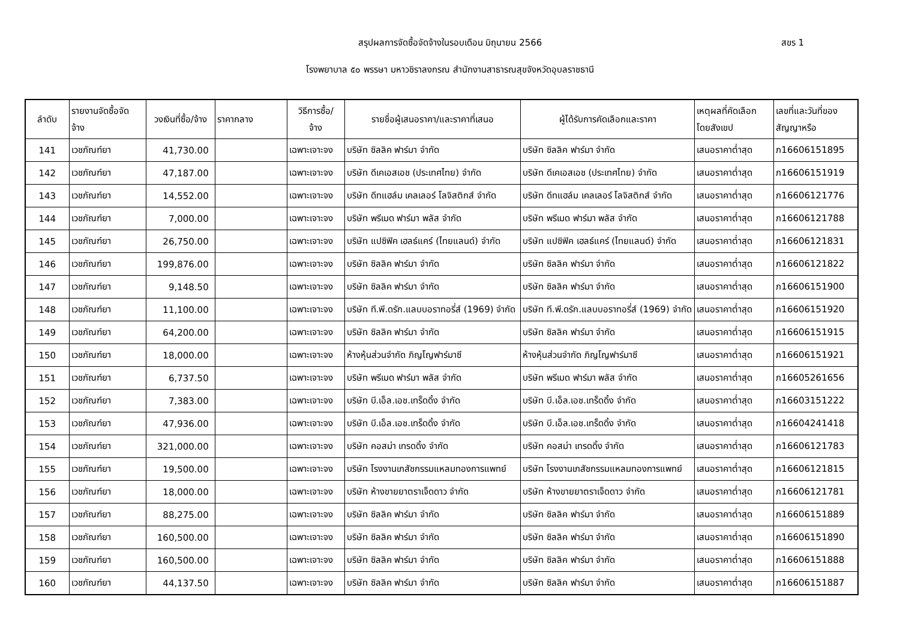สรุปผลการจัดซื้อจัดจ้างในรอบเดือน มิถุนายน 2566
สขร 1
โรงพยาบาล ๕๐ พรรษา มหาวชิราลงกรณ สำนักงานสาธารณสุขจังหวัดอุบลราชธานี
| ลำดับ | รายงานจัดซื้อจัด จ้าง | วงเงินที่ซื้อ/จ้าง | ราคากลาง | วิธีการซื้อ/ จ้าง | รายชื่อผู้เสนอราคา/และราคาที่เสนอ | ผู้ได้รับการคัดเลือกและราคา | เหตุผลที่คัดเลือก โดยสังเขป | เลขที่และวันที่ของ สัญญาหรือ |
| --- | --- | --- | --- | --- | --- | --- | --- | --- |
| 141 | เวชภัณฑ์ยา | 41,730.00 | | เฉพาะเจาะจง | บริษัท ซิลลิค ฟาร์มา จำกัด | บริษัท ซิลลิค ฟาร์มา จำกัด | เสนอราคาต่ำสุด | ภ16606151895 |
| 142 | เวชภัณฑ์ยา | 47,187.00 | | เฉพาะเจาะจง | บริษัท ดีเคเอสเอช (ประเทศไทย) จำกัด | บริษัท ดีเคเอสเอช (ประเทศไทย) จำกัด | เสนอราคาต่ำสุด | ภ16606151919 |
| 143 | เวชภัณฑ์ยา | 14,552.00 | | เฉพาะเจาะจง | บริษัท ดีทแฮล์ม เคลเลอร์ โลจิสติกส์ จำกัด | บริษัท ดีทแฮล์ม เคลเลอร์ โลจิสติกส์ จำกัด | เสนอราคาต่ำสุด | ภ16606121776 |
| 144 | เวชภัณฑ์ยา | 7,000.00 | | เฉพาะเจาะจง | บริษัท พรีเมด ฟาร์มา พลัส จำกัด | บริษัท พรีเมด ฟาร์มา พลัส จำกัด | เสนอราคาต่ำสุด | ภ16606121788 |
| 145 | เวชภัณฑ์ยา | 26,750.00 | | เฉพาะเจาะจง | บริษัท แปซิฟิค เฮลธ์แคร์ (ไทยแลนด์) จำกัด | บริษัท แปซิฟิค เฮลธ์แคร์ (ไทยแลนด์) จำกัด | เสนอราคาต่ำสุด | ภ16606121831 |
| 146 | เวชภัณฑ์ยา | 199,876.00 | | เฉพาะเจาะจง | บริษัท ซิลลิค ฟาร์มา จำกัด | บริษัท ซิลลิค ฟาร์มา จำกัด | เสนอราคาต่ำสุด | ภ16606121822 |
| 147 | เวชภัณฑ์ยา | 9,148.50 | | เฉพาะเจาะจง | บริษัท ซิลลิค ฟาร์มา จำกัด | บริษัท ซิลลิค ฟาร์มา จำกัด | เสนอราคาต่ำสุด | ภ16606151900 |
| 148 | เวชภัณฑ์ยา | 11,100.00 | | เฉพาะเจาะจง | บริษัท ที.พี.ดรัก.แลบบอราทอรี่ส์ (1969) จำกัด | บริษัท ที.พี.ดรัก.แลบบอราทอรี่ส์ (1969) จำกัด | เสนอราคาต่ำสุด | ภ16606151920 |
| 149 | เวชภัณฑ์ยา | 64,200.00 | | เฉพาะเจาะจง | บริษัท ซิลลิค ฟาร์มา จำกัด | บริษัท ซิลลิค ฟาร์มา จำกัด | เสนอราคาต่ำสุด | ภ16606151915 |
| 150 | เวชภัณฑ์ยา | 18,000.00 | | เฉพาะเจาะจง | ห้างหุ้นส่วนจำกัด ภิญโญฟาร์มาซี | ห้างหุ้นส่วนจำกัด ภิญโญฟาร์มาซี | เสนอราคาต่ำสุด | ภ16606151921 |
| 151 | เวชภัณฑ์ยา | 6,737.50 | | เฉพาะเจาะจง | บริษัท พรีเมด ฟาร์มา พลัส จำกัด | บริษัท พรีเมด ฟาร์มา พลัส จำกัด | เสนอราคาต่ำสุด | ภ16605261656 |
| 152 | เวชภัณฑ์ยา | 7,383.00 | | เฉพาะเจาะจง | บริษัท บี.เอ็ล.เอช.เทร็ดดิ้ง จำกัด | บริษัท บี.เอ็ล.เอช.เทร็ดดิ้ง จำกัด | เสนอราคาต่ำสุด | ภ16603151222 |
| 153 | เวชภัณฑ์ยา | 47,936.00 | | เฉพาะเจาะจง | บริษัท บี.เอ็ล.เอช.เทร็ดดิ้ง จำกัด | บริษัท บี.เอ็ล.เอช.เทร็ดดิ้ง จำกัด | เสนอราคาต่ำสุด | ภ16604241418 |
| 154 | เวชภัณฑ์ยา | 321,000.00 | | เฉพาะเจาะจง | บริษัท คอสม่า เทรดดิ้ง จำกัด | บริษัท คอสม่า เทรดดิ้ง จำกัด | เสนอราคาต่ำสุด | ภ16606121783 |
| 155 | เวชภัณฑ์ยา | 19,500.00 | | เฉพาะเจาะจง | บริษัท โรงงานเภสัชกรรมแหลมทองการแพทย์ | บริษัท โรงงานเภสัชกรรมแหลมทองการแพทย์ | เสนอราคาต่ำสุด | ภ16606121815 |
| 156 | เวชภัณฑ์ยา | 18,000.00 | | เฉพาะเจาะจง | บริษัท ห้างขายยาตราเจ็ดดาว จำกัด | บริษัท ห้างขายยาตราเจ็ดดาว จำกัด | เสนอราคาต่ำสุด | ภ16606121781 |
| 157 | เวชภัณฑ์ยา | 88,275.00 | | เฉพาะเจาะจง | บริษัท ซิลลิค ฟาร์มา จำกัด | บริษัท ซิลลิค ฟาร์มา จำกัด | เสนอราคาต่ำสุด | ภ16606151889 |
| 158 | เวชภัณฑ์ยา | 160,500.00 | | เฉพาะเจาะจง | บริษัท ซิลลิค ฟาร์มา จำกัด | บริษัท ซิลลิค ฟาร์มา จำกัด | เสนอราคาต่ำสุด | ภ16606151890 |
| 159 | เวชภัณฑ์ยา | 160,500.00 | | เฉพาะเจาะจง | บริษัท ซิลลิค ฟาร์มา จำกัด | บริษัท ซิลลิค ฟาร์มา จำกัด | เสนอราคาต่ำสุด | ภ16606151888 |
| 160 | เวชภัณฑ์ยา | 44,137.50 | | เฉพาะเจาะจง | บริษัท ซิลลิค ฟาร์มา จำกัด | บริษัท ซิลลิค ฟาร์มา จำกัด | เสนอราคาต่ำสุด | ภ16606151887 |